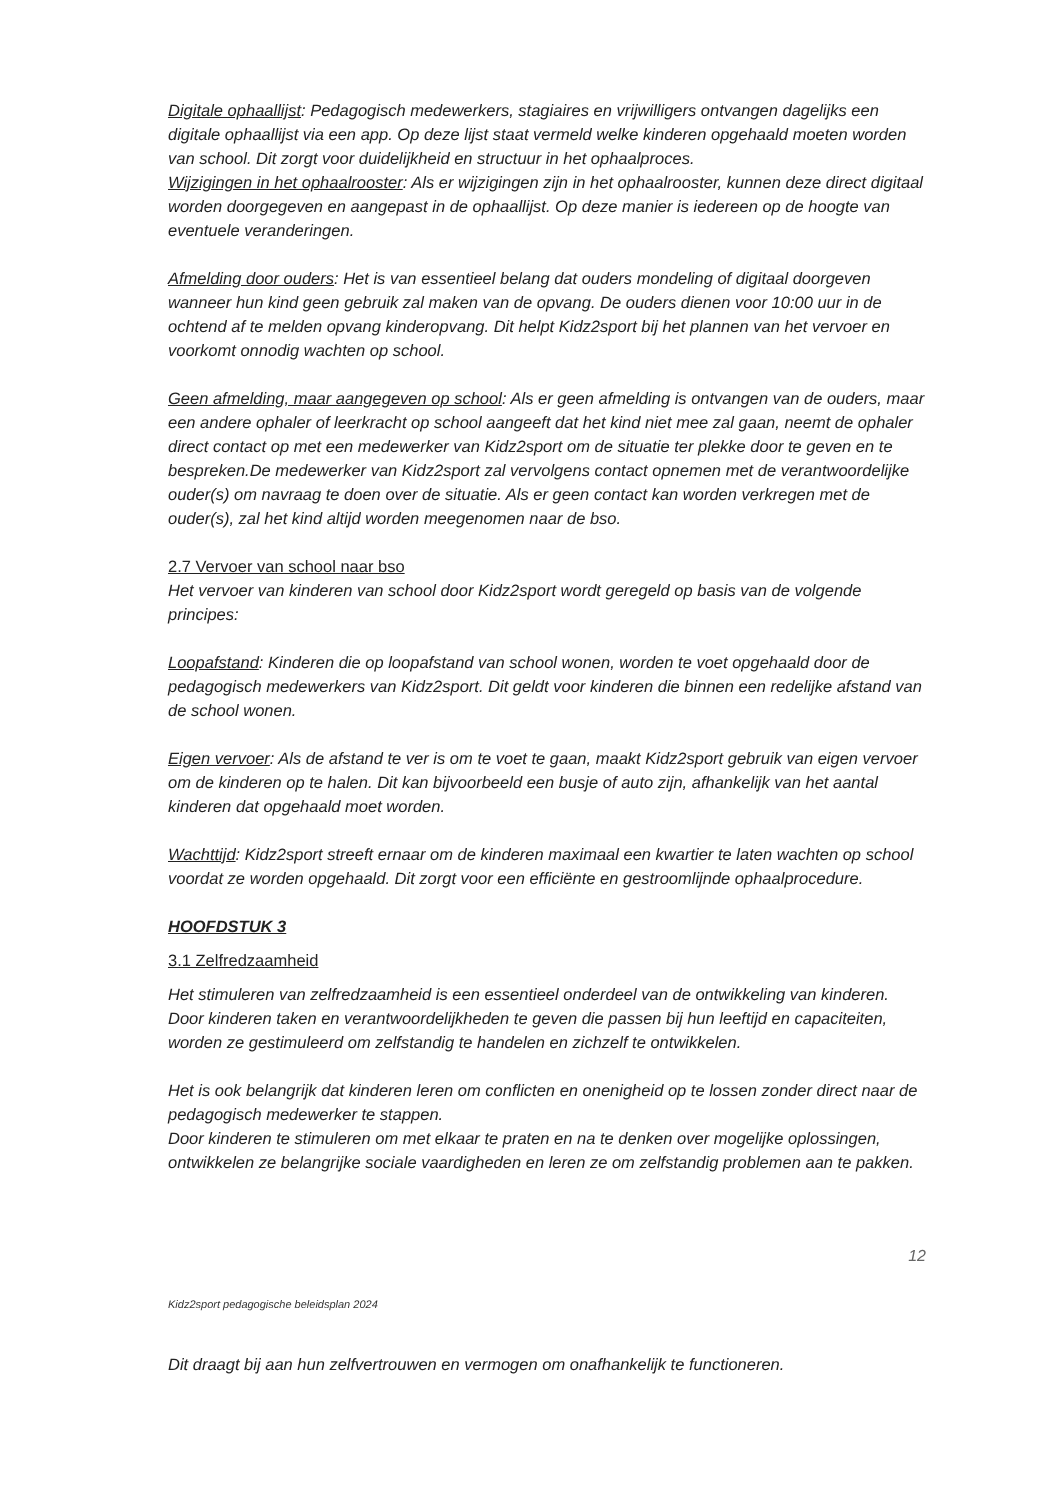Digitale ophaallijst: Pedagogisch medewerkers, stagiaires en vrijwilligers ontvangen dagelijks een digitale ophaallijst via een app. Op deze lijst staat vermeld welke kinderen opgehaald moeten worden van school. Dit zorgt voor duidelijkheid en structuur in het ophaalproces.
Wijzigingen in het ophaalrooster: Als er wijzigingen zijn in het ophaalrooster, kunnen deze direct digitaal worden doorgegeven en aangepast in de ophaallijst. Op deze manier is iedereen op de hoogte van eventuele veranderingen.
Afmelding door ouders: Het is van essentieel belang dat ouders mondeling of digitaal doorgeven wanneer hun kind geen gebruik zal maken van de opvang. De ouders dienen voor 10:00 uur in de ochtend af te melden opvang kinderopvang. Dit helpt Kidz2sport bij het plannen van het vervoer en voorkomt onnodig wachten op school.
Geen afmelding, maar aangegeven op school: Als er geen afmelding is ontvangen van de ouders, maar een andere ophaler of leerkracht op school aangeeft dat het kind niet mee zal gaan, neemt de ophaler direct contact op met een medewerker van Kidz2sport om de situatie ter plekke door te geven en te bespreken.De medewerker van Kidz2sport zal vervolgens contact opnemen met de verantwoordelijke ouder(s) om navraag te doen over de situatie. Als er geen contact kan worden verkregen met de ouder(s), zal het kind altijd worden meegenomen naar de bso.
2.7 Vervoer van school naar bso
Het vervoer van kinderen van school door Kidz2sport wordt geregeld op basis van de volgende principes:
Loopafstand: Kinderen die op loopafstand van school wonen, worden te voet opgehaald door de pedagogisch medewerkers van Kidz2sport. Dit geldt voor kinderen die binnen een redelijke afstand van de school wonen.
Eigen vervoer: Als de afstand te ver is om te voet te gaan, maakt Kidz2sport gebruik van eigen vervoer om de kinderen op te halen. Dit kan bijvoorbeeld een busje of auto zijn, afhankelijk van het aantal kinderen dat opgehaald moet worden.
Wachttijd: Kidz2sport streeft ernaar om de kinderen maximaal een kwartier te laten wachten op school voordat ze worden opgehaald. Dit zorgt voor een efficiënte en gestroomlijnde ophaalprocedure.
HOOFDSTUK 3
3.1 Zelfredzaamheid
Het stimuleren van zelfredzaamheid is een essentieel onderdeel van de ontwikkeling van kinderen. Door kinderen taken en verantwoordelijkheden te geven die passen bij hun leeftijd en capaciteiten, worden ze gestimuleerd om zelfstandig te handelen en zichzelf te ontwikkelen.
Het is ook belangrijk dat kinderen leren om conflicten en onenigheid op te lossen zonder direct naar de pedagogisch medewerker te stappen.
Door kinderen te stimuleren om met elkaar te praten en na te denken over mogelijke oplossingen, ontwikkelen ze belangrijke sociale vaardigheden en leren ze om zelfstandig problemen aan te pakken.
12
Kidz2sport pedagogische beleidsplan 2024
Dit draagt bij aan hun zelfvertrouwen en vermogen om onafhankelijk te functioneren.